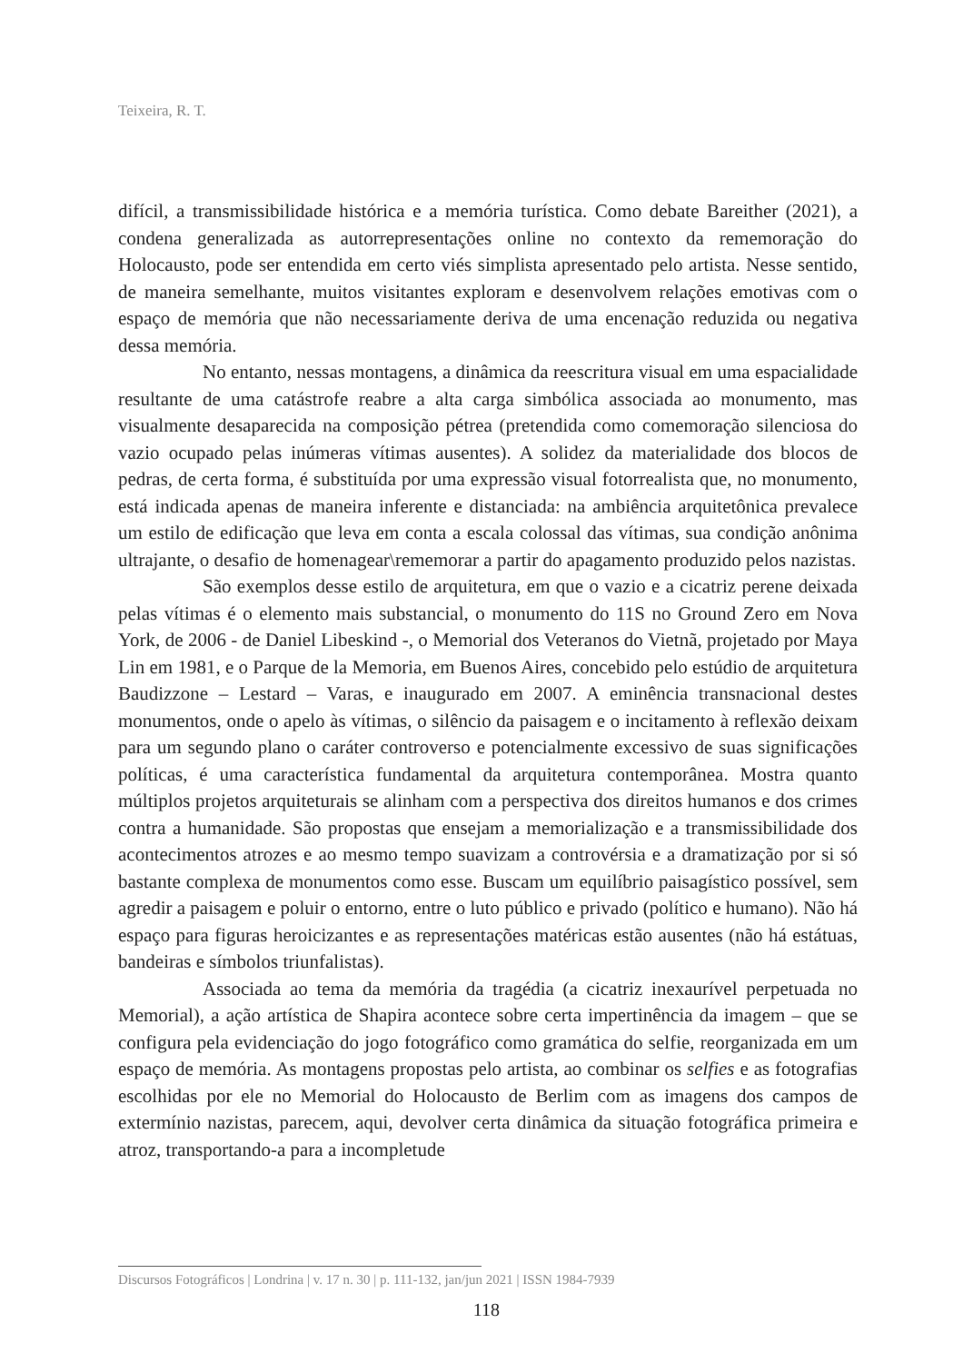Teixeira, R. T.
difícil, a transmissibilidade histórica e a memória turística. Como debate Bareither (2021), a condena generalizada as autorrepresentações online no contexto da rememoração do Holocausto, pode ser entendida em certo viés simplista apresentado pelo artista. Nesse sentido, de maneira semelhante, muitos visitantes exploram e desenvolvem relações emotivas com o espaço de memória que não necessariamente deriva de uma encenação reduzida ou negativa dessa memória.
No entanto, nessas montagens, a dinâmica da reescritura visual em uma espacialidade resultante de uma catástrofe reabre a alta carga simbólica associada ao monumento, mas visualmente desaparecida na composição pétrea (pretendida como comemoração silenciosa do vazio ocupado pelas inúmeras vítimas ausentes). A solidez da materialidade dos blocos de pedras, de certa forma, é substituída por uma expressão visual fotorrealista que, no monumento, está indicada apenas de maneira inferente e distanciada: na ambiência arquitetônica prevalece um estilo de edificação que leva em conta a escala colossal das vítimas, sua condição anônima ultrajante, o desafio de homenagear\rememorar a partir do apagamento produzido pelos nazistas.
São exemplos desse estilo de arquitetura, em que o vazio e a cicatriz perene deixada pelas vítimas é o elemento mais substancial, o monumento do 11S no Ground Zero em Nova York, de 2006 - de Daniel Libeskind -, o Memorial dos Veteranos do Vietnã, projetado por Maya Lin em 1981, e o Parque de la Memoria, em Buenos Aires, concebido pelo estúdio de arquitetura Baudizzone – Lestard – Varas, e inaugurado em 2007. A eminência transnacional destes monumentos, onde o apelo às vítimas, o silêncio da paisagem e o incitamento à reflexão deixam para um segundo plano o caráter controverso e potencialmente excessivo de suas significações políticas, é uma característica fundamental da arquitetura contemporânea. Mostra quanto múltiplos projetos arquiteturais se alinham com a perspectiva dos direitos humanos e dos crimes contra a humanidade. São propostas que ensejam a memorialização e a transmissibilidade dos acontecimentos atrozes e ao mesmo tempo suavizam a controvérsia e a dramatização por si só bastante complexa de monumentos como esse. Buscam um equilíbrio paisagístico possível, sem agredir a paisagem e poluir o entorno, entre o luto público e privado (político e humano). Não há espaço para figuras heroicizantes e as representações matéricas estão ausentes (não há estátuas, bandeiras e símbolos triunfalistas).
Associada ao tema da memória da tragédia (a cicatriz inexaurível perpetuada no Memorial), a ação artística de Shapira acontece sobre certa impertinência da imagem – que se configura pela evidenciação do jogo fotográfico como gramática do selfie, reorganizada em um espaço de memória. As montagens propostas pelo artista, ao combinar os selfies e as fotografias escolhidas por ele no Memorial do Holocausto de Berlim com as imagens dos campos de extermínio nazistas, parecem, aqui, devolver certa dinâmica da situação fotográfica primeira e atroz, transportando-a para a incompletude
Discursos Fotográficos | Londrina | v. 17 n. 30 | p. 111-132, jan/jun 2021 | ISSN 1984-7939
118